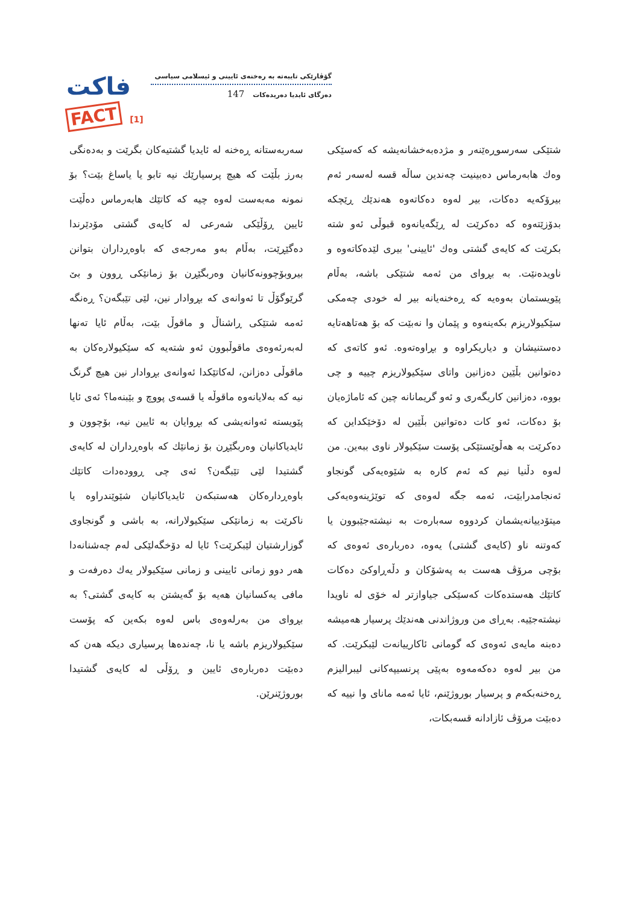فاكت
FACT [1]
گۆڤارێكی تایبەتە بە رەخنەی ئایینی و ئیسلامی سیاسی
دەزگای ئایدیا دەریدەكات 147
شتێكی سەرسوڕەێنەر و مژدەبەخشانەیشە كە كەسێكی وەك هابەرماس دەبینیت چەندین ساڵە قسە لەسەر ئەم بیرۆكەیە دەكات، بیر لەوە دەكاتەوە هەندێك ڕێچكە بدۆزێتەوە كە دەكرێت لە ڕێگەیانەوە قبوڵی ئەو شتە بكرێت كە كایەی گشتی وەك 'ئایینی' بیری لێدەكاتەوە و ناویدەنێت. بە بڕوای من ئەمە شتێكی باشە، بەڵام پێویستمان بەوەیە كە ڕەخنەیانە بیر لە خودی چەمكی سێكیولاریزم بكەینەوە و پێمان وا نەبێت كە بۆ هەتاهەتایە دەستنیشان و دیاریكراوە و بڕاوەتەوە. ئەو كاتەی كە دەتوانین بڵێین دەزانین واتای سێكیولاریزم چییە و چی بووە، دەزانین كاریگەری و ئەو گریمانانە چین كە ئاماژەیان بۆ دەكات، ئەو كات دەتوانین بڵێین لە دۆخێكداین كە دەكرێت بە هەڵوێستێكی پۆست سێكیولار ناوی ببەین. من لەوە دڵنیا نیم كە ئەم كارە بە شێوەیەكی گونجاو ئەنجامدرابێت، ئەمە جگە لەوەی كە توێژینەوەیەكی میتۆدییانەیشمان كردووە سەبارەت بە نیشتەجێبوون یا كەوتنە ناو (كایەی گشتی) یەوە، دەربارەی ئەوەی كە بۆچی مرۆڤ هەست بە پەشۆكان و دڵەڕاوكێ دەكات كاتێك هەستدەكات كەسێكی جیاوازتر لە خۆی لە ناویدا نیشتەجێیە. بەڕای من وروژاندنی هەندێك پرسیار هەمیشە دەبنە مایەی ئەوەی كە گومانی ئاكارییانەت لێبكرێت. كە من بیر لەوە دەكەمەوە بەپێی پرنسیپەكانی لیبرالیزم ڕەخنەبكەم و پرسیار بوروژێنم، ئایا ئەمە مانای وا نییە كە دەبێت مرۆڤ ئازادانە قسەبكات،
سەربەستانە ڕەخنە لە ئایدیا گشتیەكان بگرێت و بەدەنگی بەرز بڵێت كە هیچ پرسیارێك نیە تابو یا یاساغ بێت؟ بۆ نمونە مەبەست لەوە چیە كە كاتێك هابەرماس دەڵێت ئایین ڕۆڵێكی شەرعی لە كایەی گشتی مۆدێرندا دەگێڕێت، بەڵام بەو مەرجەی كە باوەڕداران بتوانن بیروبۆچوونەكانیان وەربگێڕن بۆ زمانێكی ڕوون و بێ گرێوگۆڵ تا ئەوانەی كە بڕوادار نین، لێی تێبگەن؟ ڕەنگە ئەمە شتێكی ڕاشناڵ و ماقوڵ بێت، بەڵام ئایا تەنها لەبەرئەوەی ماقوڵبوون ئەو شتەیە كە سێكیولارەكان بە ماقوڵی دەزانن، لەكاتێكدا ئەوانەی بڕوادار نین هیچ گرنگ نیە كە بەلایانەوە ماقوڵە یا قسەی پووچ و بێبنەما؟ ئەی ئایا پێویستە ئەوانەیشی كە بڕوایان بە ئایین نیە، بۆچوون و ئایدیاكانیان وەربگێڕن بۆ زمانێك كە باوەڕداران لە كایەی گشتیدا لێی تێبگەن؟ ئەی چی ڕوودەدات كاتێك باوەڕدارەكان هەستبكەن ئایدیاكانیان شێوێندراوە یا ناكرێت بە زمانێكی سێكیولارانە، بە باشی و گونجاوی گوزارشتیان لێبكرێت؟ ئایا لە دۆخگەلێكی لەم چەشنانەدا هەر دوو زمانی ئایینی و زمانی سێكیولار یەك دەرفەت و مافی یەكسانیان هەیە بۆ گەیشتن بە كایەی گشتی؟ بە بڕوای من بەرلەوەی باس لەوە بكەین كە پۆست سێكیولاریزم باشە یا نا، چەندەها پرسیاری دیكە هەن كە دەبێت دەربارەی ئایین و ڕۆڵی لە كایەی گشتیدا بوروژێنرێن.